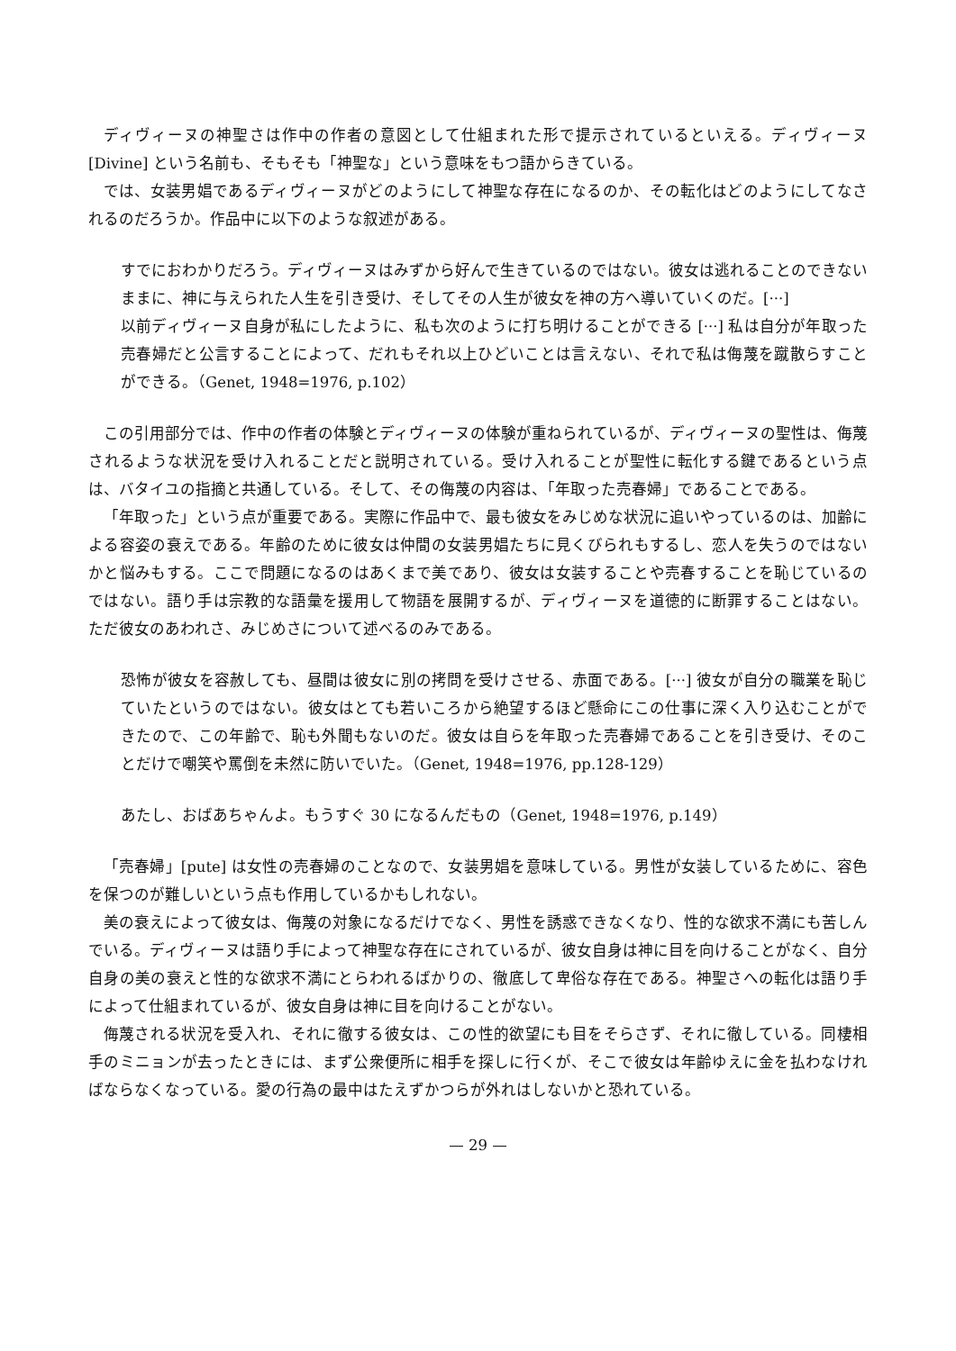ディヴィーヌの神聖さは作中の作者の意図として仕組まれた形で提示されているといえる。ディヴィーヌ [Divine] という名前も、そもそも「神聖な」という意味をもつ語からきている。
では、女装男娼であるディヴィーヌがどのようにして神聖な存在になるのか、その転化はどのようにしてなされるのだろうか。作品中に以下のような叙述がある。
すでにおわかりだろう。ディヴィーヌはみずから好んで生きているのではない。彼女は逃れることのできないままに、神に与えられた人生を引き受け、そしてその人生が彼女を神の方へ導いていくのだ。[···]
以前ディヴィーヌ自身が私にしたように、私も次のように打ち明けることができる [···] 私は自分が年取った売春婦だと公言することによって、だれもそれ以上ひどいことは言えない、それで私は侮蔑を蹴散らすことができる。（Genet, 1948=1976, p.102）
この引用部分では、作中の作者の体験とディヴィーヌの体験が重ねられているが、ディヴィーヌの聖性は、侮蔑されるような状況を受け入れることだと説明されている。受け入れることが聖性に転化する鍵であるという点は、バタイユの指摘と共通している。そして、その侮蔑の内容は、「年取った売春婦」であることである。
「年取った」という点が重要である。実際に作品中で、最も彼女をみじめな状況に追いやっているのは、加齢による容姿の衰えである。年齢のために彼女は仲間の女装男娼たちに見くびられもするし、恋人を失うのではないかと悩みもする。ここで問題になるのはあくまで美であり、彼女は女装することや売春することを恥じているのではない。語り手は宗教的な語彙を援用して物語を展開するが、ディヴィーヌを道徳的に断罪することはない。ただ彼女のあわれさ、みじめさについて述べるのみである。
恐怖が彼女を容赦しても、昼間は彼女に別の拷問を受けさせる、赤面である。[···] 彼女が自分の職業を恥じていたというのではない。彼女はとても若いころから絶望するほど懸命にこの仕事に深く入り込むことができたので、この年齢で、恥も外聞もないのだ。彼女は自らを年取った売春婦であることを引き受け、そのことだけで嘲笑や罵倒を未然に防いでいた。（Genet, 1948=1976, pp.128-129）
あたし、おばあちゃんよ。もうすぐ 30 になるんだもの（Genet, 1948=1976, p.149）
「売春婦」[pute] は女性の売春婦のことなので、女装男娼を意味している。男性が女装しているために、容色を保つのが難しいという点も作用しているかもしれない。
美の衰えによって彼女は、侮蔑の対象になるだけでなく、男性を誘惑できなくなり、性的な欲求不満にも苦しんでいる。ディヴィーヌは語り手によって神聖な存在にされているが、彼女自身は神に目を向けることがなく、自分自身の美の衰えと性的な欲求不満にとらわれるばかりの、徹底して卑俗な存在である。神聖さへの転化は語り手によって仕組まれているが、彼女自身は神に目を向けることがない。
侮蔑される状況を受入れ、それに徹する彼女は、この性的欲望にも目をそらさず、それに徹している。同棲相手のミニョンが去ったときには、まず公衆便所に相手を探しに行くが、そこで彼女は年齢ゆえに金を払わなければならなくなっている。愛の行為の最中はたえずかつらが外れはしないかと恐れている。
— 29 —